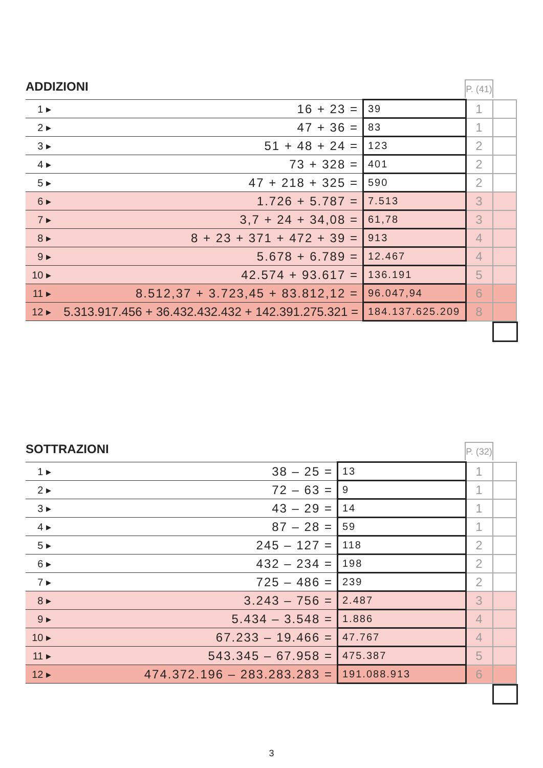ADDIZIONI
P. (41)
| 1 ▸ | 16 + 23 = | 39 | 1 | |
| 2 ▸ | 47 + 36 = | 83 | 1 | |
| 3 ▸ | 51 + 48 + 24 = | 123 | 2 | |
| 4 ▸ | 73 + 328 = | 401 | 2 | |
| 5 ▸ | 47 + 218 + 325 = | 590 | 2 | |
| 6 ▸ | 1.726 + 5.787 = | 7.513 | 3 | |
| 7 ▸ | 3,7 + 24 + 34,08 = | 61,78 | 3 | |
| 8 ▸ | 8 + 23 + 371 + 472 + 39 = | 913 | 4 | |
| 9 ▸ | 5.678 + 6.789 = | 12.467 | 4 | |
| 10 ▸ | 42.574 + 93.617 = | 136.191 | 5 | |
| 11 ▸ | 8.512,37 + 3.723,45 + 83.812,12 = | 96.047,94 | 6 | |
| 12 ▸ | 5.313.917.456 + 36.432.432.432 + 142.391.275.321 = | 184.137.625.209 | 8 | |
SOTTRAZIONI
P. (32)
| 1 ▸ | 38 – 25 = | 13 | 1 | |
| 2 ▸ | 72 – 63 = | 9 | 1 | |
| 3 ▸ | 43 – 29 = | 14 | 1 | |
| 4 ▸ | 87 – 28 = | 59 | 1 | |
| 5 ▸ | 245 – 127 = | 118 | 2 | |
| 6 ▸ | 432 – 234 = | 198 | 2 | |
| 7 ▸ | 725 – 486 = | 239 | 2 | |
| 8 ▸ | 3.243 – 756 = | 2.487 | 3 | |
| 9 ▸ | 5.434 – 3.548 = | 1.886 | 4 | |
| 10 ▸ | 67.233 – 19.466 = | 47.767 | 4 | |
| 11 ▸ | 543.345 – 67.958 = | 475.387 | 5 | |
| 12 ▸ | 474.372.196 – 283.283.283 = | 191.088.913 | 6 | |
3